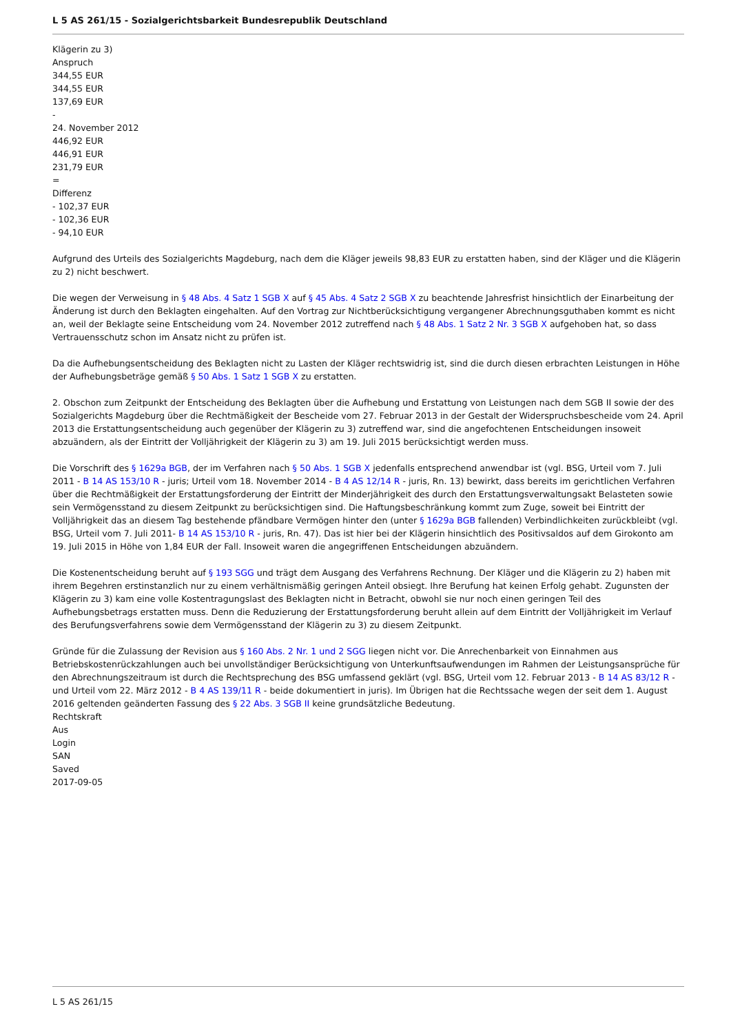L 5 AS 261/15 - Sozialgerichtsbarkeit Bundesrepublik Deutschland
Klägerin zu 3)
Anspruch
344,55 EUR
344,55 EUR
137,69 EUR
-
24. November 2012
446,92 EUR
446,91 EUR
231,79 EUR
=
Differenz
- 102,37 EUR
- 102,36 EUR
- 94,10 EUR
Aufgrund des Urteils des Sozialgerichts Magdeburg, nach dem die Kläger jeweils 98,83 EUR zu erstatten haben, sind der Kläger und die Klägerin zu 2) nicht beschwert.
Die wegen der Verweisung in § 48 Abs. 4 Satz 1 SGB X auf § 45 Abs. 4 Satz 2 SGB X zu beachtende Jahresfrist hinsichtlich der Einarbeitung der Änderung ist durch den Beklagten eingehalten. Auf den Vortrag zur Nichtberücksichtigung vergangener Abrechnungsguthaben kommt es nicht an, weil der Beklagte seine Entscheidung vom 24. November 2012 zutreffend nach § 48 Abs. 1 Satz 2 Nr. 3 SGB X aufgehoben hat, so dass Vertrauensschutz schon im Ansatz nicht zu prüfen ist.
Da die Aufhebungsentscheidung des Beklagten nicht zu Lasten der Kläger rechtswidrig ist, sind die durch diesen erbrachten Leistungen in Höhe der Aufhebungsbeträge gemäß § 50 Abs. 1 Satz 1 SGB X zu erstatten.
2. Obschon zum Zeitpunkt der Entscheidung des Beklagten über die Aufhebung und Erstattung von Leistungen nach dem SGB II sowie der des Sozialgerichts Magdeburg über die Rechtmäßigkeit der Bescheide vom 27. Februar 2013 in der Gestalt der Widerspruchsbescheide vom 24. April 2013 die Erstattungsentscheidung auch gegenüber der Klägerin zu 3) zutreffend war, sind die angefochtenen Entscheidungen insoweit abzuändern, als der Eintritt der Volljährigkeit der Klägerin zu 3) am 19. Juli 2015 berücksichtigt werden muss.
Die Vorschrift des § 1629a BGB, der im Verfahren nach § 50 Abs. 1 SGB X jedenfalls entsprechend anwendbar ist (vgl. BSG, Urteil vom 7. Juli 2011 - B 14 AS 153/10 R - juris; Urteil vom 18. November 2014 - B 4 AS 12/14 R - juris, Rn. 13) bewirkt, dass bereits im gerichtlichen Verfahren über die Rechtmäßigkeit der Erstattungsforderung der Eintritt der Minderjährigkeit des durch den Erstattungsverwaltungsakt Belasteten sowie sein Vermögensstand zu diesem Zeitpunkt zu berücksichtigen sind. Die Haftungsbeschränkung kommt zum Zuge, soweit bei Eintritt der Volljährigkeit das an diesem Tag bestehende pfändbare Vermögen hinter den (unter § 1629a BGB fallenden) Verbindlichkeiten zurückbleibt (vgl. BSG, Urteil vom 7. Juli 2011- B 14 AS 153/10 R - juris, Rn. 47). Das ist hier bei der Klägerin hinsichtlich des Positivsaldos auf dem Girokonto am 19. Juli 2015 in Höhe von 1,84 EUR der Fall. Insoweit waren die angegriffenen Entscheidungen abzuändern.
Die Kostenentscheidung beruht auf § 193 SGG und trägt dem Ausgang des Verfahrens Rechnung. Der Kläger und die Klägerin zu 2) haben mit ihrem Begehren erstinstanzlich nur zu einem verhältnismäßig geringen Anteil obsiegt. Ihre Berufung hat keinen Erfolg gehabt. Zugunsten der Klägerin zu 3) kam eine volle Kostentragungslast des Beklagten nicht in Betracht, obwohl sie nur noch einen geringen Teil des Aufhebungsbetrags erstatten muss. Denn die Reduzierung der Erstattungsforderung beruht allein auf dem Eintritt der Volljährigkeit im Verlauf des Berufungsverfahrens sowie dem Vermögensstand der Klägerin zu 3) zu diesem Zeitpunkt.
Gründe für die Zulassung der Revision aus § 160 Abs. 2 Nr. 1 und 2 SGG liegen nicht vor. Die Anrechenbarkeit von Einnahmen aus Betriebskostenrückzahlungen auch bei unvollständiger Berücksichtigung von Unterkunftsaufwendungen im Rahmen der Leistungsansprüche für den Abrechnungszeitraum ist durch die Rechtsprechung des BSG umfassend geklärt (vgl. BSG, Urteil vom 12. Februar 2013 - B 14 AS 83/12 R - und Urteil vom 22. März 2012 - B 4 AS 139/11 R - beide dokumentiert in juris). Im Übrigen hat die Rechtssache wegen der seit dem 1. August 2016 geltenden geänderten Fassung des § 22 Abs. 3 SGB II keine grundsätzliche Bedeutung.
Rechtskraft
Aus
Login
SAN
Saved
2017-09-05
L 5 AS 261/15